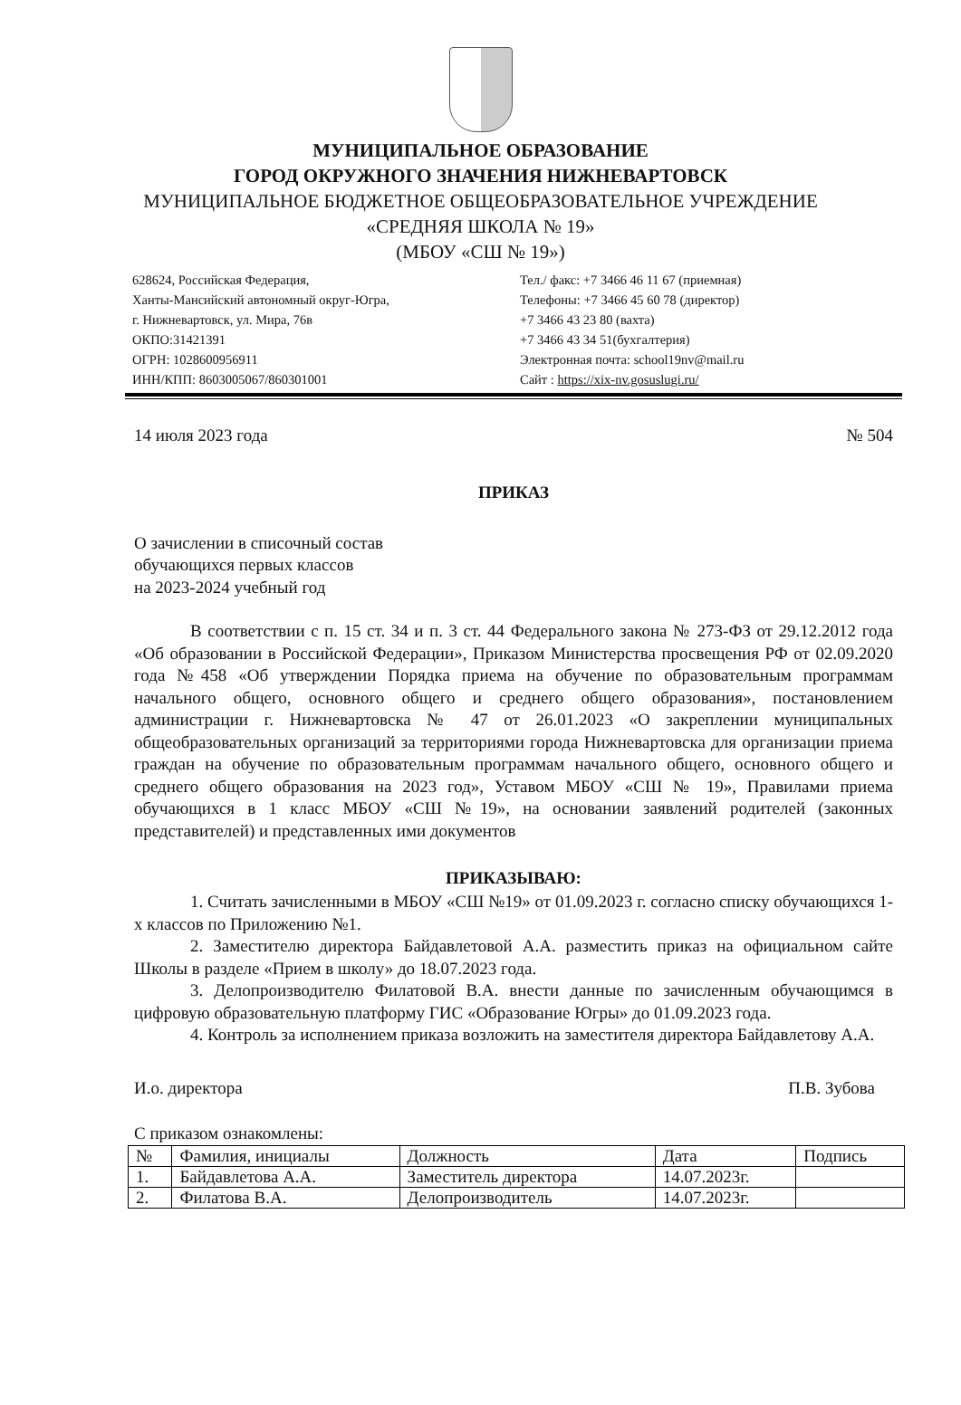МУНИЦИПАЛЬНОЕ ОБРАЗОВАНИЕ
ГОРОД ОКРУЖНОГО ЗНАЧЕНИЯ НИЖНЕВАРТОВСК
МУНИЦИПАЛЬНОЕ БЮДЖЕТНОЕ ОБЩЕОБРАЗОВАТЕЛЬНОЕ УЧРЕЖДЕНИЕ
«СРЕДНЯЯ ШКОЛА № 19»
(МБОУ «СШ № 19»)
628624, Российская Федерация,
Ханты-Мансийский автономный округ-Югра,
г. Нижневартовск, ул. Мира, 76в
ОКПО:31421391
ОГРН: 1028600956911
ИНН/КПП: 8603005067/860301001
Тел./ факс: +7 3466 46 11 67 (приемная)
Телефоны: +7 3466 45 60 78 (директор)
+7 3466 43 23 80 (вахта)
+7 3466 43 34 51(бухгалтерия)
Электронная почта: school19nv@mail.ru
Сайт : https://xix-nv.gosuslugi.ru/
14 июля 2023 года № 504
ПРИКАЗ
О зачислении в списочный состав
обучающихся первых классов
на 2023-2024 учебный год
В соответствии с п. 15 ст. 34 и п. 3 ст. 44 Федерального закона № 273-ФЗ от 29.12.2012 года «Об образовании в Российской Федерации», Приказом Министерства просвещения РФ от 02.09.2020 года №458 «Об утверждении Порядка приема на обучение по образовательным программам начального общего, основного общего и среднего общего образования», постановлением администрации г. Нижневартовска № 47 от 26.01.2023 «О закреплении муниципальных общеобразовательных организаций за территориями города Нижневартовска для организации приема граждан на обучение по образовательным программам начального общего, основного общего и среднего общего образования на 2023 год», Уставом МБОУ «СШ № 19», Правилами приема обучающихся в 1 класс МБОУ «СШ №19», на основании заявлений родителей (законных представителей) и представленных ими документов
ПРИКАЗЫВАЮ:
1. Считать зачисленными в МБОУ «СШ №19» от 01.09.2023 г. согласно списку обучающихся 1-х классов по Приложению №1.
2. Заместителю директора Байдавлетовой А.А. разместить приказ на официальном сайте Школы в разделе «Прием в школу» до 18.07.2023 года.
3. Делопроизводителю Филатовой В.А. внести данные по зачисленным обучающимся в цифровую образовательную платформу ГИС «Образование Югры» до 01.09.2023 года.
4. Контроль за исполнением приказа возложить на заместителя директора Байдавлетову А.А.
И.о. директора П.В. Зубова
С приказом ознакомлены:
| № | Фамилия, инициалы | Должность | Дата | Подпись |
| --- | --- | --- | --- | --- |
| 1. | Байдавлетова А.А. | Заместитель директора | 14.07.2023г. | |
| 2. | Филатова В.А. | Делопроизводитель | 14.07.2023г. | |